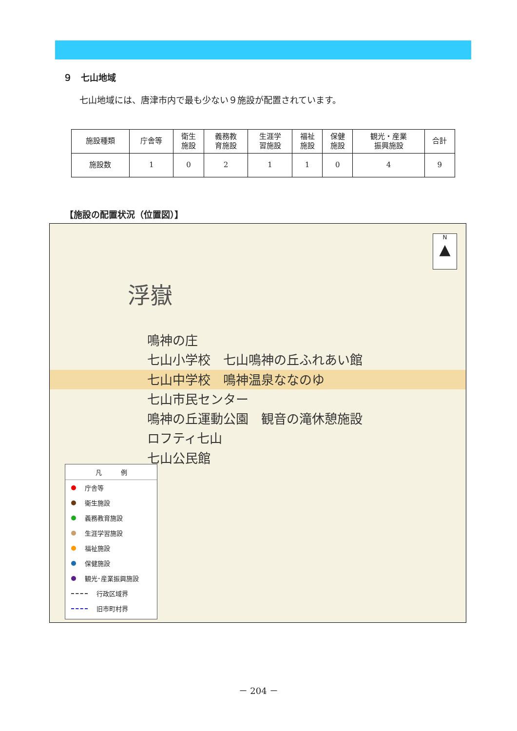９　七山地域
七山地域には、唐津市内で最も少ない９施設が配置されています。
| 施設種類 | 庁舎等 | 衛生 施設 | 義務教 育施設 | 生涯学 習施設 | 福祉 施設 | 保健 施設 | 観光・産業 振興施設 | 合計 |
| --- | --- | --- | --- | --- | --- | --- | --- | --- |
| 施設数 | 1 | 0 | 2 | 1 | 1 | 0 | 4 | 9 |
【施設の配置状況（位置図）】
浮嶽
N
▲
鳴神の庄
七山小学校　七山鳴神の丘ふれあい館
七山中学校　鳴神温泉ななのゆ
七山市民センター
鳴神の丘運動公園　観音の滝休憩施設
ロフティ七山
七山公民館
凡　　　例
庁舎等
衛生施設
義務教育施設
生涯学習施設
福祉施設
保健施設
観光･産業振興施設
行政区域界
旧市町村界
－ 204 －